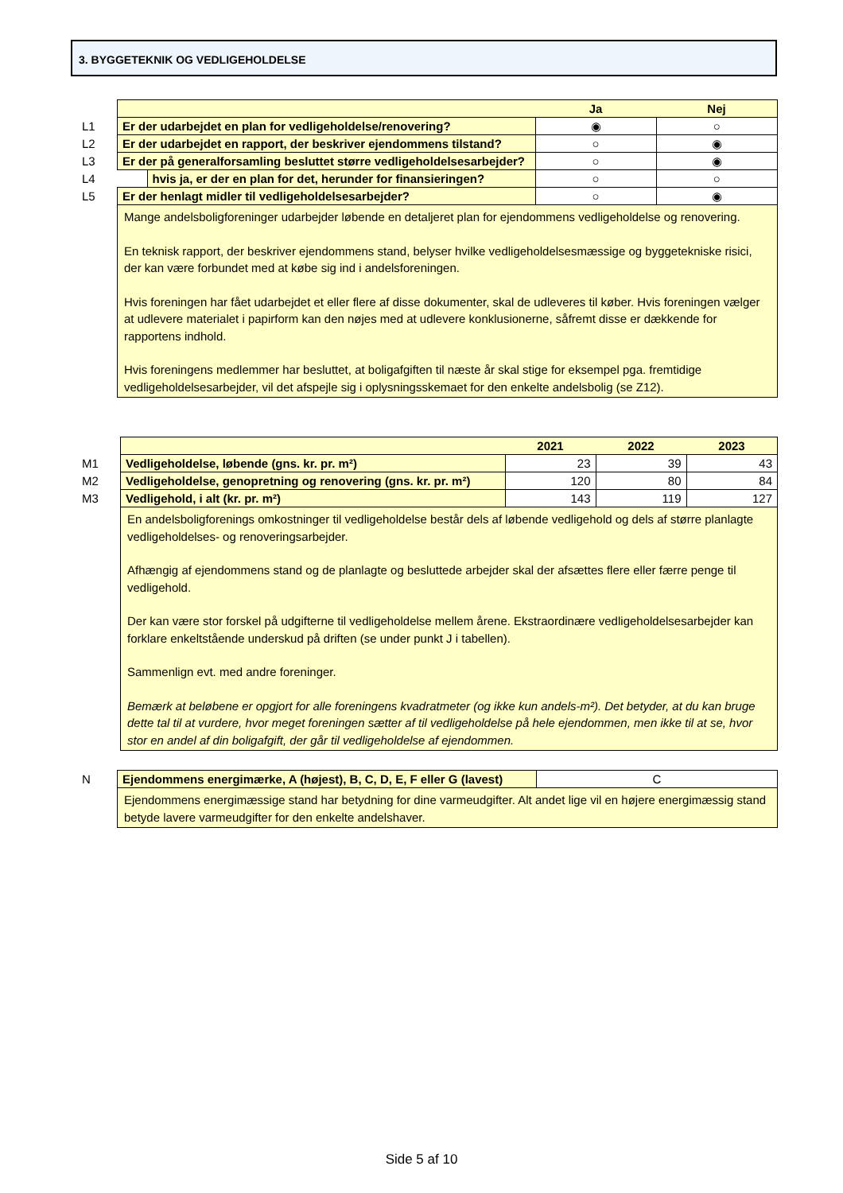3. BYGGETEKNIK OG VEDLIGEHOLDELSE
| | | | Ja | Nej |
| L1 | Er der udarbejdet en plan for vedligeholdelse/renovering? | | ◉ | ○ |
| L2 | Er der udarbejdet en rapport, der beskriver ejendommens tilstand? | | ○ | ◉ |
| L3 | Er der på generalforsamling besluttet større vedligeholdelsesarbejder? | | ○ | ◉ |
| L4 | | hvis ja, er der en plan for det, herunder for finansieringen? | ○ | ○ |
| L5 | Er der henlagt midler til vedligeholdelsesarbejder? | | ○ | ◉ |
| | Mange andelsboligforeninger udarbejder løbende en detaljeret plan for ejendommens vedligeholdelse og renovering. En teknisk rapport, der beskriver ejendommens stand, belyser hvilke vedligeholdelsesmæssige og byggetekniske risici, der kan være forbundet med at købe sig ind i andelsforeningen. Hvis foreningen har fået udarbejdet et eller flere af disse dokumenter, skal de udleveres til køber. Hvis foreningen vælger at udlevere materialet i papirform kan den nøjes med at udlevere konklusionerne, såfremt disse er dækkende for rapportens indhold. Hvis foreningens medlemmer har besluttet, at boligafgiften til næste år skal stige for eksempel pga. fremtidige vedligeholdelsesarbejder, vil det afspejle sig i oplysningsskemaet for den enkelte andelsbolig (se Z12). | | | |
| | | 2021 | 2022 | 2023 |
| M1 | Vedligeholdelse, løbende (gns. kr. pr. m²) | 23 | 39 | 43 |
| M2 | Vedligeholdelse, genopretning og renovering (gns. kr. pr. m²) | 120 | 80 | 84 |
| M3 | Vedligehold, i alt (kr. pr. m²) | 143 | 119 | 127 |
| | En andelsboligforenings omkostninger til vedligeholdelse består dels af løbende vedligehold og dels af større planlagte vedligeholdelses- og renoveringsarbejder. Afhængig af ejendommens stand og de planlagte og besluttede arbejder skal der afsættes flere eller færre penge til vedligehold. Der kan være stor forskel på udgifterne til vedligeholdelse mellem årene. Ekstraordinære vedligeholdelsesarbejder kan forklare enkeltstående underskud på driften (se under punkt J i tabellen). Sammenlign evt. med andre foreninger. Bemærk at beløbene er opgjort for alle foreningens kvadratmeter (og ikke kun andels-m²). Det betyder, at du kan bruge dette tal til at vurdere, hvor meget foreningen sætter af til vedligeholdelse på hele ejendommen, men ikke til at se, hvor stor en andel af din boligafgift, der går til vedligeholdelse af ejendommen. | | | |
| N | Ejendommens energimærke, A (højest), B, C, D, E, F eller G (lavest) | C |
| | Ejendommens energimæssige stand har betydning for dine varmeudgifter. Alt andet lige vil en højere energimæssig stand betyde lavere varmeudgifter for den enkelte andelshaver. | |
Side 5 af 10